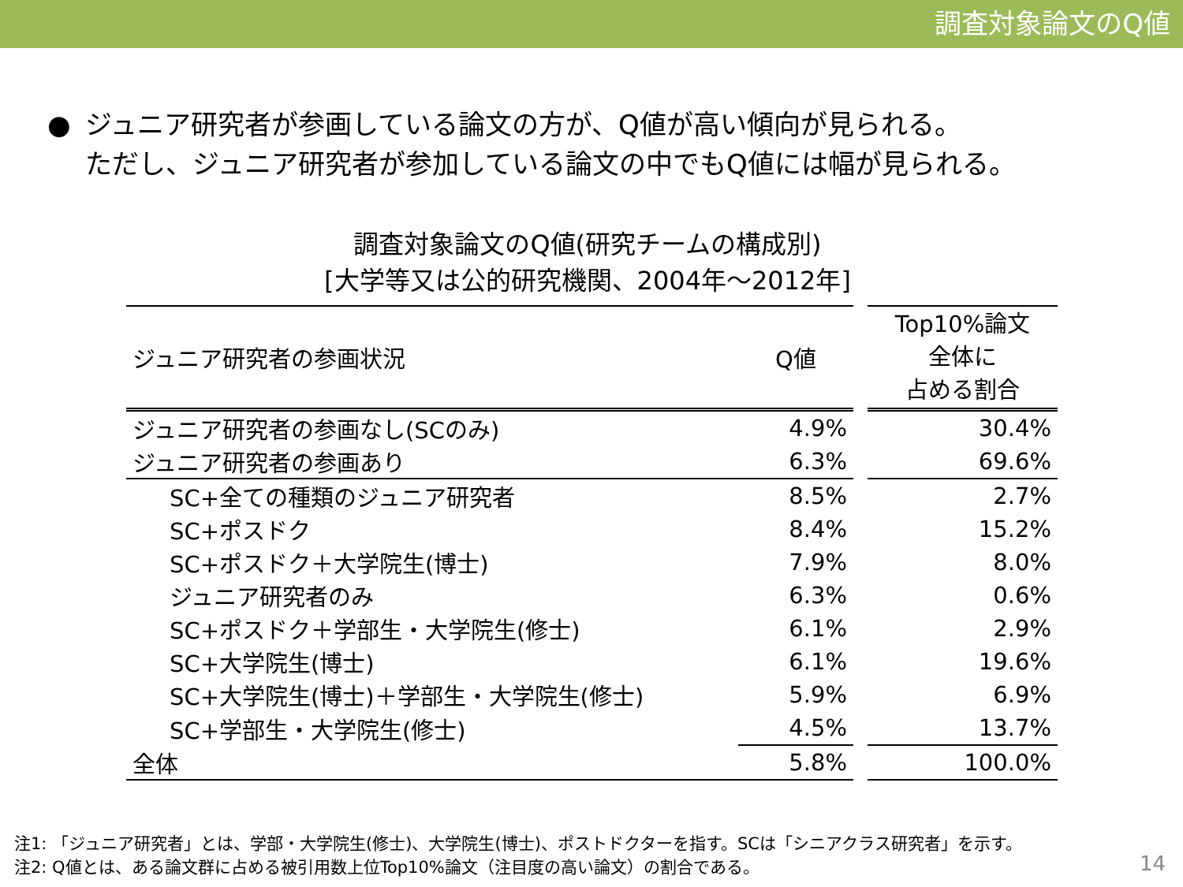調査対象論文のQ値
● ジュニア研究者が参画している論文の方が、Q値が高い傾向が見られる。
ただし、ジュニア研究者が参加している論文の中でもQ値には幅が見られる。
調査対象論文のQ値(研究チームの構成別)
[大学等又は公的研究機関、2004年～2012年]
| ジュニア研究者の参画状況 | Q値 | | Top10%論文 全体に 占める割合 |
| --- | --- | --- | --- |
| ジュニア研究者の参画なし(SCのみ) | 4.9% | | 30.4% |
| ジュニア研究者の参画あり | 6.3% | | 69.6% |
| SC+全ての種類のジュニア研究者 | 8.5% | | 2.7% |
| SC+ポスドク | 8.4% | | 15.2% |
| SC+ポスドク＋大学院生(博士) | 7.9% | | 8.0% |
| ジュニア研究者のみ | 6.3% | | 0.6% |
| SC+ポスドク＋学部生・大学院生(修士) | 6.1% | | 2.9% |
| SC+大学院生(博士) | 6.1% | | 19.6% |
| SC+大学院生(博士)＋学部生・大学院生(修士) | 5.9% | | 6.9% |
| SC+学部生・大学院生(修士) | 4.5% | | 13.7% |
| 全体 | 5.8% | | 100.0% |
注1: 「ジュニア研究者」とは、学部・大学院生(修士)、大学院生(博士)、ポストドクターを指す。SCは「シニアクラス研究者」を示す。
注2: Q値とは、ある論文群に占める被引用数上位Top10%論文（注目度の高い論文）の割合である。
14